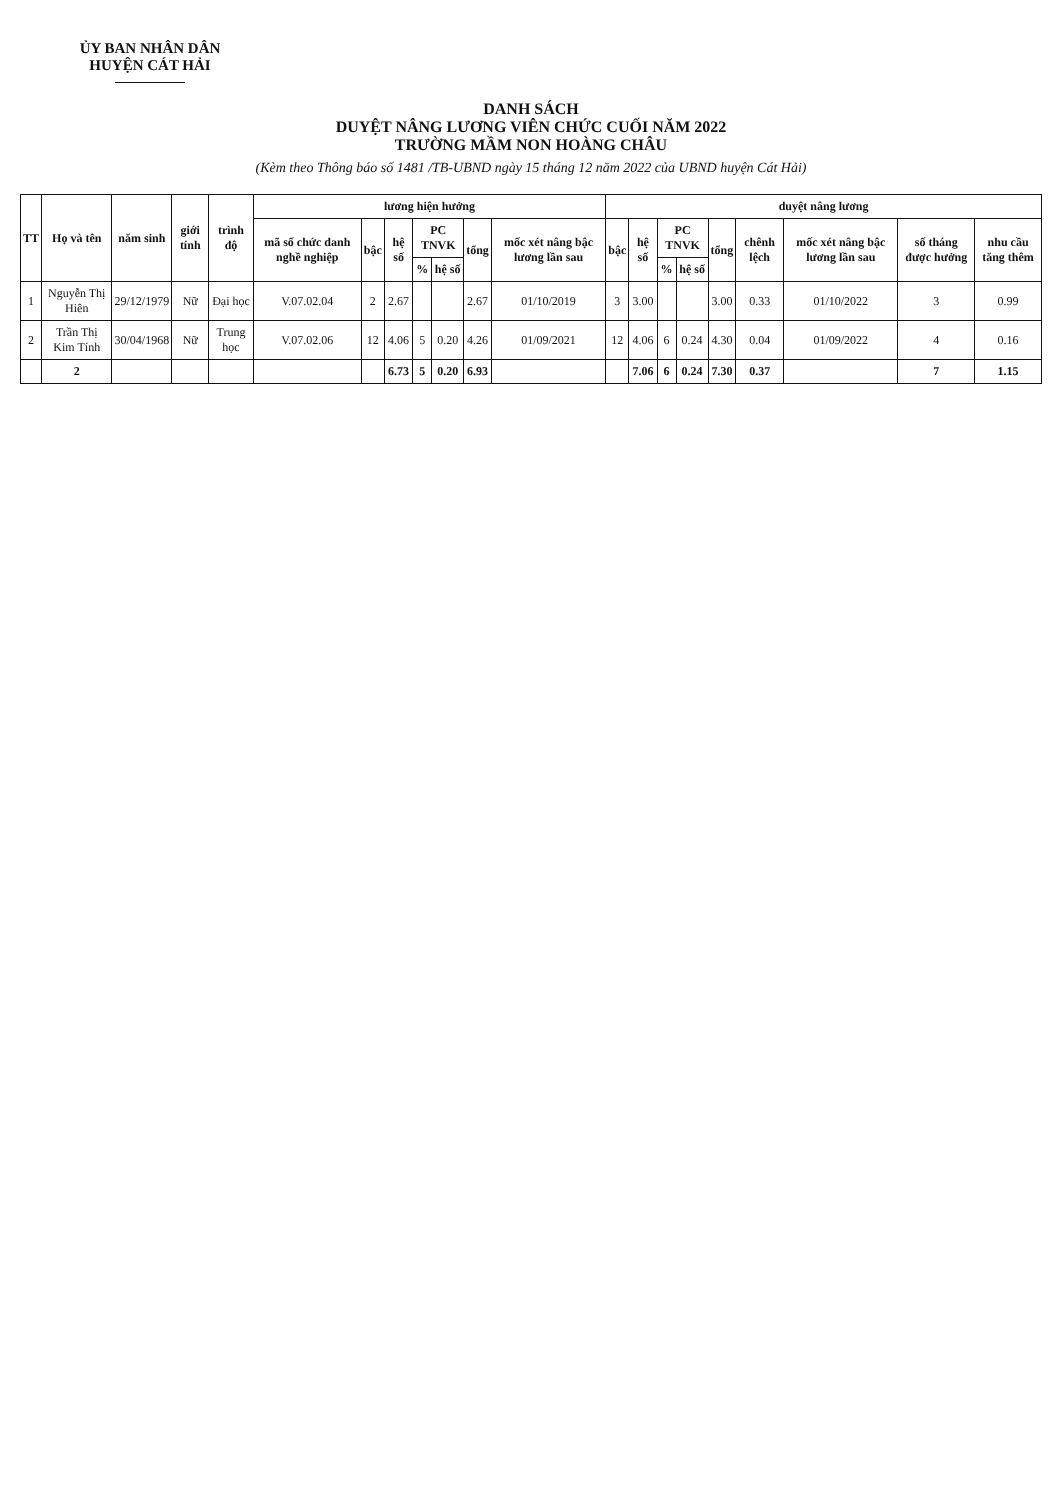ỦY BAN NHÂN DÂN
HUYỆN CÁT HẢI
DANH SÁCH
DUYỆT NÂNG LƯƠNG VIÊN CHỨC CUỐI NĂM 2022
TRƯỜNG MẦM NON HOÀNG CHÂU
(Kèm theo Thông báo số 1481 /TB-UBND ngày 15 tháng 12 năm 2022 của UBND huyện Cát Hải)
| TT | Họ và tên | năm sinh | giới tính | trình độ | lương hiện hưởng | | | | | | | duyệt nâng lương | | | | | | | | |
| --- | --- | --- | --- | --- | --- | --- | --- | --- | --- | --- | --- | --- | --- | --- | --- | --- | --- | --- | --- | --- |
| | | | | | mã số chức danh nghề nghiệp | bậc | hệ số | PC TNVK | | tổng | mốc xét nâng bậc lương lần sau | bậc | hệ số | PC TNVK | | tổng | chênh lệch | mốc xét nâng bậc lương lần sau | số tháng được hưởng | nhu cầu tăng thêm |
| | | | | | | | | % | hệ số | | | | | % | hệ số | | | | | |
| 1 | Nguyễn Thị Hiên | 29/12/1979 | Nữ | Đại học | V.07.02.04 | 2 | 2.67 | | | 2.67 | 01/10/2019 | 3 | 3.00 | | | 3.00 | 0.33 | 01/10/2022 | 3 | 0.99 |
| 2 | Trần Thị Kim Tính | 30/04/1968 | Nữ | Trung học | V.07.02.06 | 12 | 4.06 | 5 | 0.20 | 4.26 | 01/09/2021 | 12 | 4.06 | 6 | 0.24 | 4.30 | 0.04 | 01/09/2022 | 4 | 0.16 |
| | 2 | | | | | | 6.73 | 5 | 0.20 | 6.93 | | | 7.06 | 6 | 0.24 | 7.30 | 0.37 | | 7 | 1.15 |